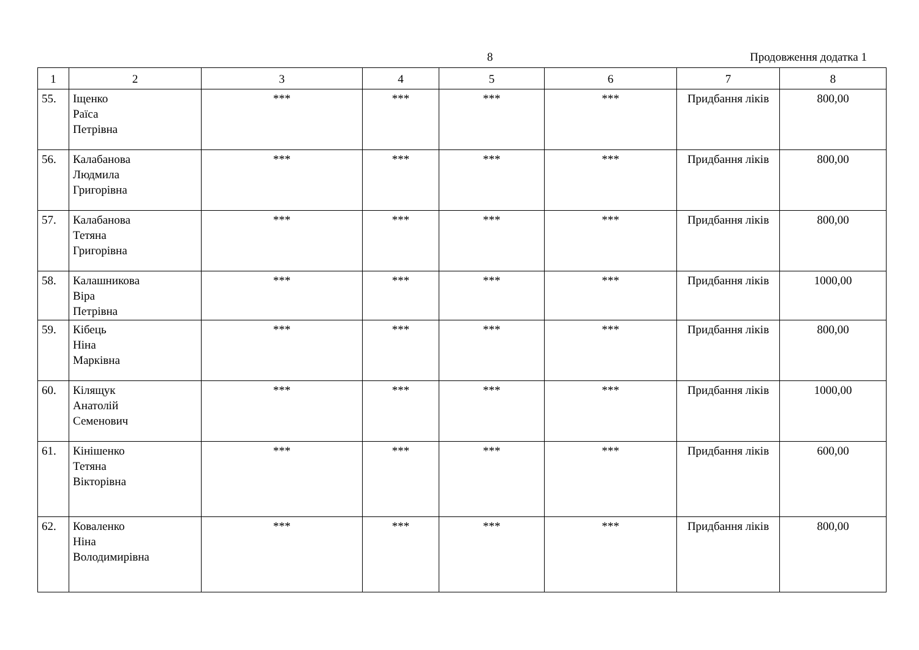8 Продовження додатка 1
| 1 | 2 | 3 | 4 | 5 | 6 | 7 | 8 |
| --- | --- | --- | --- | --- | --- | --- | --- |
| 55. | Іщенко Раїса Петрівна | *** | *** | *** | *** | Придбання ліків | 800,00 |
| 56. | Калабанова Людмила Григорівна | *** | *** | *** | *** | Придбання ліків | 800,00 |
| 57. | Калабанова Тетяна Григорівна | *** | *** | *** | *** | Придбання ліків | 800,00 |
| 58. | Калашникова Віра Петрівна | *** | *** | *** | *** | Придбання ліків | 1000,00 |
| 59. | Кібець Ніна Марківна | *** | *** | *** | *** | Придбання ліків | 800,00 |
| 60. | Кілящук Анатолій Семенович | *** | *** | *** | *** | Придбання ліків | 1000,00 |
| 61. | Кінішенко Тетяна Вікторівна | *** | *** | *** | *** | Придбання ліків | 600,00 |
| 62. | Коваленко Ніна Володимирівна | *** | *** | *** | *** | Придбання ліків | 800,00 |